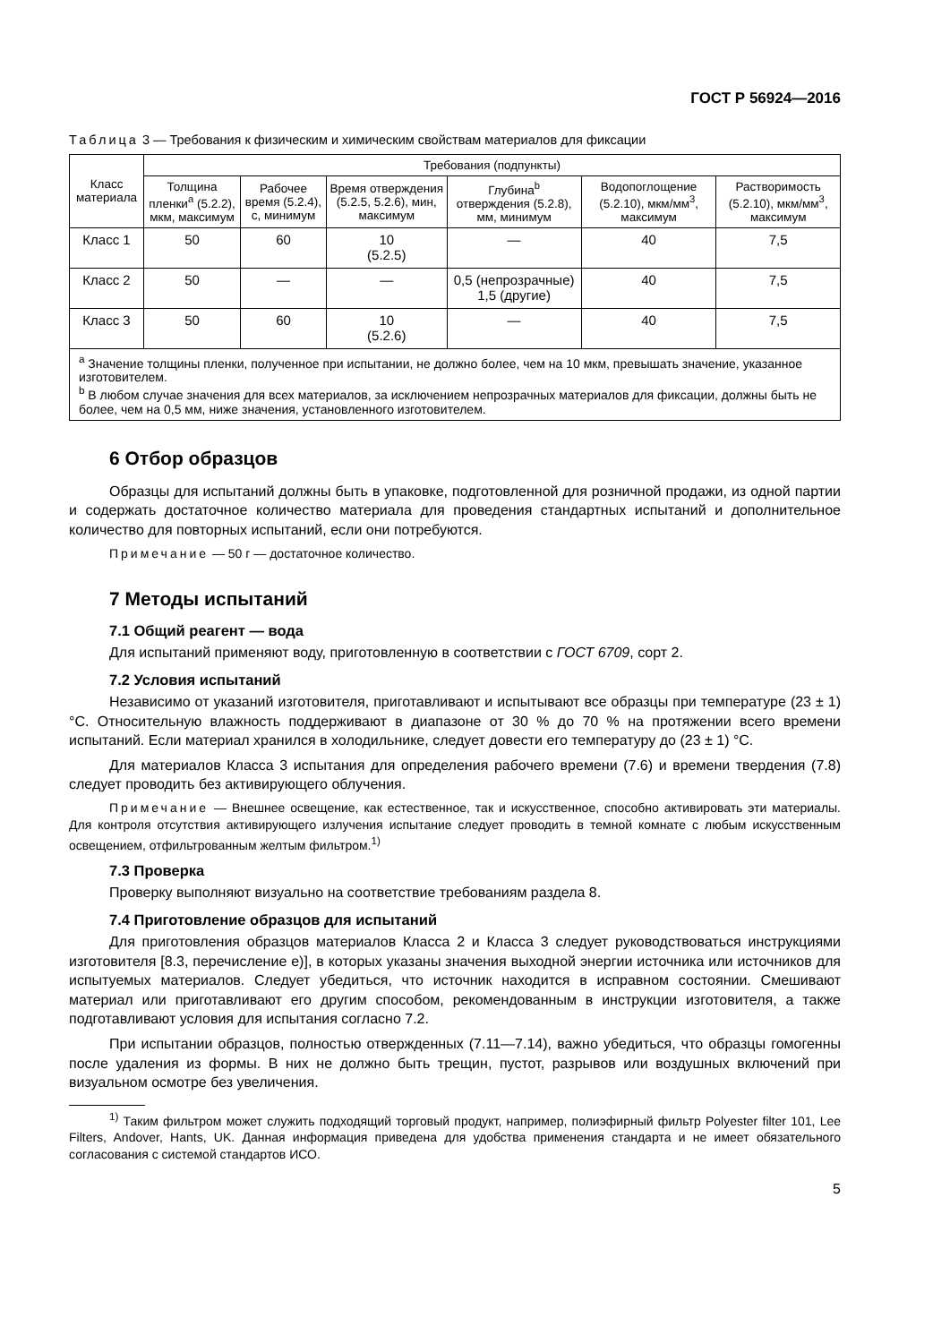ГОСТ Р 56924—2016
Таблица 3 — Требования к физическим и химическим свойствам материалов для фиксации
| Класс материала | Требования (подпункты) | | | | | |
| --- | --- | --- | --- | --- | --- | --- |
| | Толщина пленки<sup>a</sup> (5.2.2), мкм, максимум | Рабочее время (5.2.4), с, минимум | Время отверждения (5.2.5, 5.2.6), мин, максимум | Глубина<sup>b</sup> отверждения (5.2.8), мм, минимум | Водопоглощение (5.2.10), мкм/мм<sup>3</sup>, максимум | Растворимость (5.2.10), мкм/мм<sup>3</sup>, максимум |
| Класс 1 | 50 | 60 | 10 (5.2.5) | — | 40 | 7,5 |
| Класс 2 | 50 | — | — | 0,5 (непрозрачные) 1,5 (другие) | 40 | 7,5 |
| Класс 3 | 50 | 60 | 10 (5.2.6) | — | 40 | 7,5 |
| <sup>a</sup> Значение толщины пленки, полученное при испытании, не должно более, чем на 10 мкм, превышать значение, указанное изготовителем. <sup>b</sup> В любом случае значения для всех материалов, за исключением непрозрачных материалов для фиксации, должны быть не более, чем на 0,5 мм, ниже значения, установленного изготовителем. | | | | | | |
6 Отбор образцов
Образцы для испытаний должны быть в упаковке, подготовленной для розничной продажи, из одной партии и содержать достаточное количество материала для проведения стандартных испытаний и дополнительное количество для повторных испытаний, если они потребуются.
Примечание — 50 г — достаточное количество.
7 Методы испытаний
7.1 Общий реагент — вода
Для испытаний применяют воду, приготовленную в соответствии с ГОСТ 6709, сорт 2.
7.2 Условия испытаний
Независимо от указаний изготовителя, приготавливают и испытывают все образцы при температуре (23 ± 1) °С. Относительную влажность поддерживают в диапазоне от 30 % до 70 % на протяжении всего времени испытаний. Если материал хранился в холодильнике, следует довести его температуру до (23 ± 1) °С.
Для материалов Класса 3 испытания для определения рабочего времени (7.6) и времени твердения (7.8) следует проводить без активирующего облучения.
Примечание — Внешнее освещение, как естественное, так и искусственное, способно активировать эти материалы. Для контроля отсутствия активирующего излучения испытание следует проводить в темной комнате с любым искусственным освещением, отфильтрованным желтым фильтром.<sup>1)</sup>
7.3 Проверка
Проверку выполняют визуально на соответствие требованиям раздела 8.
7.4 Приготовление образцов для испытаний
Для приготовления образцов материалов Класса 2 и Класса 3 следует руководствоваться инструкциями изготовителя [8.3, перечисление е)], в которых указаны значения выходной энергии источника или источников для испытуемых материалов. Следует убедиться, что источник находится в исправном состоянии. Смешивают материал или приготавливают его другим способом, рекомендованным в инструкции изготовителя, а также подготавливают условия для испытания согласно 7.2.
При испытании образцов, полностью отвержденных (7.11—7.14), важно убедиться, что образцы гомогенны после удаления из формы. В них не должно быть трещин, пустот, разрывов или воздушных включений при визуальном осмотре без увеличения.
<sup>1)</sup> Таким фильтром может служить подходящий торговый продукт, например, полиэфирный фильтр Polyester filter 101, Lee Filters, Andover, Hants, UK. Данная информация приведена для удобства применения стандарта и не имеет обязательного согласования с системой стандартов ИСО.
5